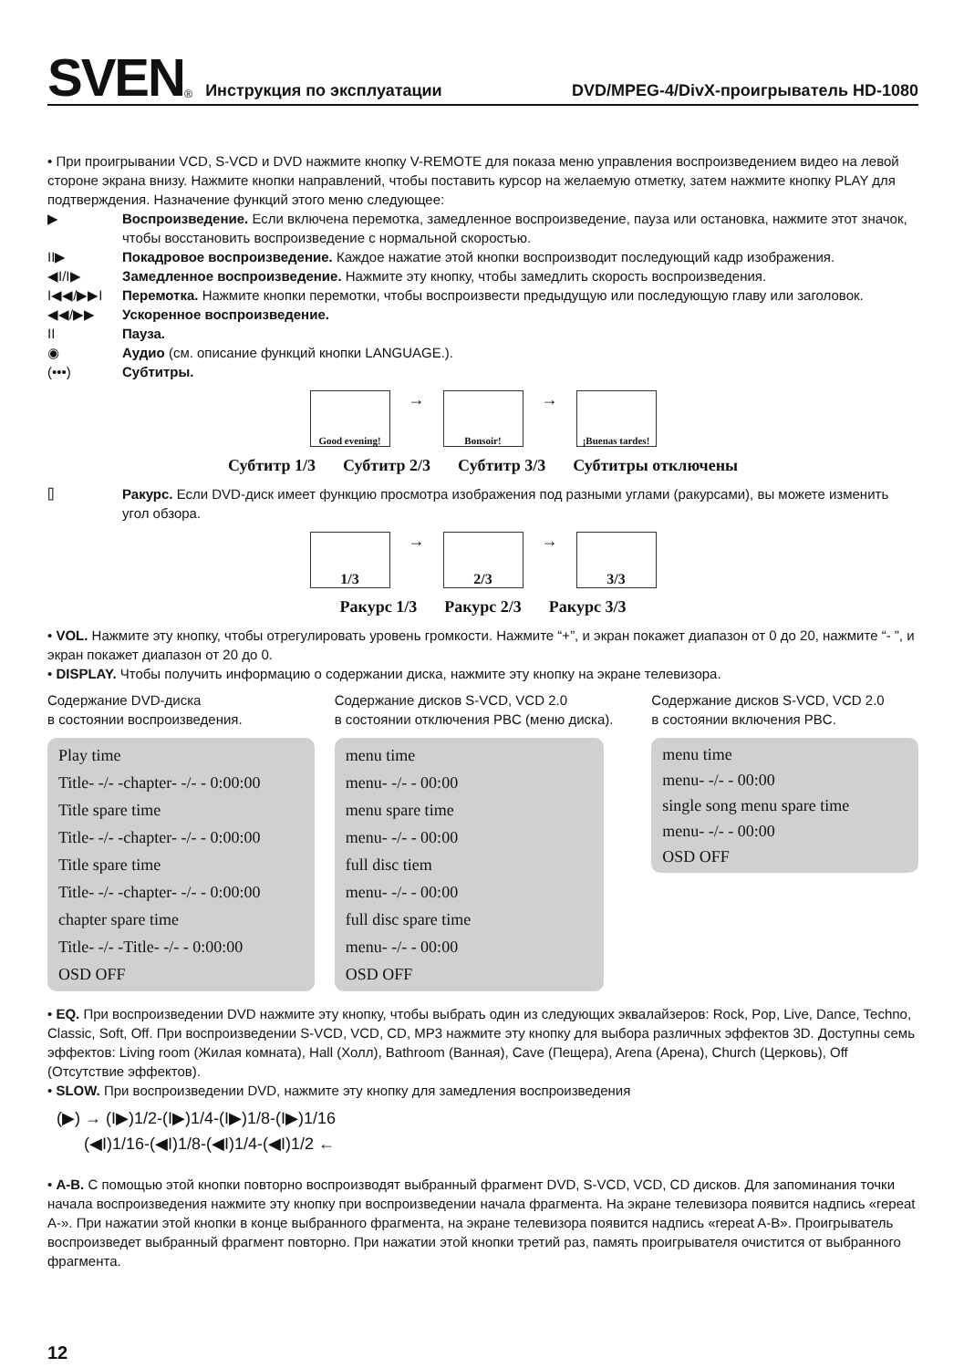SVEN<sup>®</sup> Инструкция по эксплуатации DVD/MPEG-4/DivX-проигрыватель HD-1080
• При проигрывании VCD, S-VCD и DVD нажмите кнопку V-REMOTE для показа меню управления воспроизведением видео на левой стороне экрана внизу. Нажмите кнопки направлений, чтобы поставить курсор на желаемую отметку, затем нажмите кнопку PLAY для подтверждения. Назначение функций этого меню следующее:
▶ Воспроизведение. Если включена перемотка, замедленное воспроизведение, пауза или остановка, нажмите этот значок, чтобы восстановить воспроизведение с нормальной скоростью.
II▶ Покадровое воспроизведение. Каждое нажатие этой кнопки воспроизводит последующий кадр изображения.
◀I/I▶ Замедленное воспроизведение. Нажмите эту кнопку, чтобы замедлить скорость воспроизведения.
I◀◀/▶▶I Перемотка. Нажмите кнопки перемотки, чтобы воспроизвести предыдущую или последующую главу или заголовок.
◀◀/▶▶ Ускоренное воспроизведение.
II Пауза.
◉ Аудио (см. описание функций кнопки LANGUAGE.).
(•••) Субтитры.
Good evening!
→
Bonsoir!
→
¡Buenas tardes!
Субтитр 1/3 Субтитр 2/3 Субтитр 3/3 Субтитры отключены
⌷ Ракурс. Если DVD-диск имеет функцию просмотра изображения под разными углами (ракурсами), вы можете изменить угол обзора.
1/3
→
2/3
→
3/3
Ракурс 1/3 Ракурс 2/3 Ракурс 3/3
• VOL. Нажмите эту кнопку, чтобы отрегулировать уровень громкости. Нажмите “+”, и экран покажет диапазон от 0 до 20, нажмите “- ”, и экран покажет диапазон от 20 до 0.
• DISPLAY. Чтобы получить информацию о содержании диска, нажмите эту кнопку на экране телевизора.
Содержание DVD-диска
в состоянии воспроизведения.
Play time
Title- -/- -chapter- -/- - 0:00:00
Title spare time
Title- -/- -chapter- -/- - 0:00:00
Title spare time
Title- -/- -chapter- -/- - 0:00:00
chapter spare time
Title- -/- -Title- -/- - 0:00:00
OSD OFF
Содержание дисков S-VCD, VCD 2.0
в состоянии отключения PBC (меню диска).
menu time
menu- -/- - 00:00
menu spare time
menu- -/- - 00:00
full disc tiem
menu- -/- - 00:00
full disc spare time
menu- -/- - 00:00
OSD OFF
Содержание дисков S-VCD, VCD 2.0
в состоянии включения PBC.
menu time
menu- -/- - 00:00
single song menu spare time
menu- -/- - 00:00
OSD OFF
• EQ. При воспроизведении DVD нажмите эту кнопку, чтобы выбрать один из следующих эквалайзеров: Rock, Pop, Live, Dance, Techno, Classic, Soft, Off. При воспроизведении S-VCD, VCD, CD, MP3 нажмите эту кнопку для выбора различных эффектов 3D. Доступны семь эффектов: Living room (Жилая комната), Hall (Холл), Bathroom (Ванная), Cave (Пещера), Arena (Арена), Church (Церковь), Off (Отсутствие эффектов).
• SLOW. При воспроизведении DVD, нажмите эту кнопку для замедления воспроизведения
(▶) → (I▶)1/2-(I▶)1/4-(I▶)1/8-(I▶)1/16
(◀I)1/16-(◀I)1/8-(◀I)1/4-(◀I)1/2 ←
• A-B. С помощью этой кнопки повторно воспроизводят выбранный фрагмент DVD, S-VCD, VCD, CD дисков. Для запоминания точки начала воспроизведения нажмите эту кнопку при воспроизведении начала фрагмента. На экране телевизора появится надпись «repeat A-». При нажатии этой кнопки в конце выбранного фрагмента, на экране телевизора появится надпись «repeat A-B». Проигрыватель воспроизведет выбранный фрагмент повторно. При нажатии этой кнопки третий раз, память проигрывателя очистится от выбранного фрагмента.
12